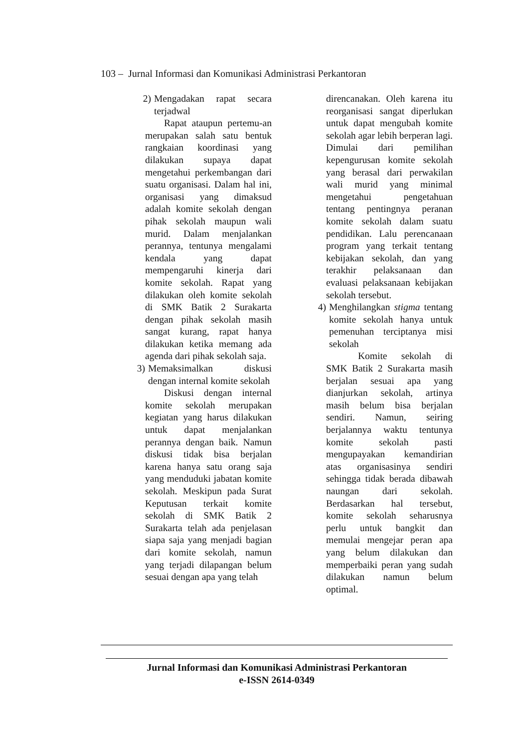103 – Jurnal Informasi dan Komunikasi Administrasi Perkantoran
2) Mengadakan rapat secara terjadwal
Rapat ataupun pertemu-an merupakan salah satu bentuk rangkaian koordinasi yang dilakukan supaya dapat mengetahui perkembangan dari suatu organisasi. Dalam hal ini, organisasi yang dimaksud adalah komite sekolah dengan pihak sekolah maupun wali murid. Dalam menjalankan perannya, tentunya mengalami kendala yang dapat mempengaruhi kinerja dari komite sekolah. Rapat yang dilakukan oleh komite sekolah di SMK Batik 2 Surakarta dengan pihak sekolah masih sangat kurang, rapat hanya dilakukan ketika memang ada agenda dari pihak sekolah saja.
3) Memaksimalkan diskusi dengan internal komite sekolah
Diskusi dengan internal komite sekolah merupakan kegiatan yang harus dilakukan untuk dapat menjalankan perannya dengan baik. Namun diskusi tidak bisa berjalan karena hanya satu orang saja yang menduduki jabatan komite sekolah. Meskipun pada Surat Keputusan terkait komite sekolah di SMK Batik 2 Surakarta telah ada penjelasan siapa saja yang menjadi bagian dari komite sekolah, namun yang terjadi dilapangan belum sesuai dengan apa yang telah
direncanakan. Oleh karena itu reorganisasi sangat diperlukan untuk dapat mengubah komite sekolah agar lebih berperan lagi. Dimulai dari pemilihan kepengurusan komite sekolah yang berasal dari perwakilan wali murid yang minimal mengetahui pengetahuan tentang pentingnya peranan komite sekolah dalam suatu pendidikan. Lalu perencanaan program yang terkait tentang kebijakan sekolah, dan yang terakhir pelaksanaan dan evaluasi pelaksanaan kebijakan sekolah tersebut.
4) Menghilangkan stigma tentang komite sekolah hanya untuk pemenuhan terciptanya misi sekolah
Komite sekolah di SMK Batik 2 Surakarta masih berjalan sesuai apa yang dianjurkan sekolah, artinya masih belum bisa berjalan sendiri. Namun, seiring berjalannya waktu tentunya komite sekolah pasti mengupayakan kemandirian atas organisasinya sendiri sehingga tidak berada dibawah naungan dari sekolah. Berdasarkan hal tersebut, komite sekolah seharusnya perlu untuk bangkit dan memulai mengejar peran apa yang belum dilakukan dan memperbaiki peran yang sudah dilakukan namun belum optimal.
Jurnal Informasi dan Komunikasi Administrasi Perkantoran
e-ISSN 2614-0349